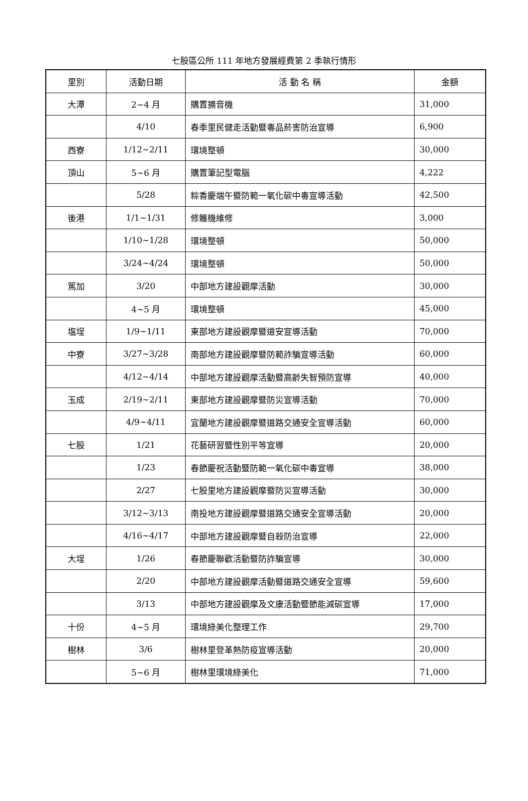七股區公所 111 年地方發展經費第 2 季執行情形
| 里別 | 活動日期 | 活 動 名 稱 | 金額 |
| --- | --- | --- | --- |
| 大潭 | 2~4 月 | 購置擴音機 | 31,000 |
| | 4/10 | 春季里民健走活動暨毒品菸害防治宣導 | 6,900 |
| 西寮 | 1/12~2/11 | 環境整頓 | 30,000 |
| 頂山 | 5~6 月 | 購置筆記型電腦 | 4,222 |
| | 5/28 | 粽香慶端午暨防範一氧化碳中毒宣導活動 | 42,500 |
| 後港 | 1/1~1/31 | 修籬機維修 | 3,000 |
| | 1/10~1/28 | 環境整頓 | 50,000 |
| | 3/24~4/24 | 環境整頓 | 50,000 |
| 篤加 | 3/20 | 中部地方建設觀摩活動 | 30,000 |
| | 4~5 月 | 環境整頓 | 45,000 |
| 塩埕 | 1/9~1/11 | 東部地方建設觀摩暨道安宣導活動 | 70,000 |
| 中寮 | 3/27~3/28 | 南部地方建設觀摩暨防範詐騙宣導活動 | 60,000 |
| | 4/12~4/14 | 中部地方建設觀摩活動暨高齡失智預防宣導 | 40,000 |
| 玉成 | 2/19~2/11 | 東部地方建設觀摩暨防災宣導活動 | 70,000 |
| | 4/9~4/11 | 宜蘭地方建設觀摩暨道路交通安全宣導活動 | 60,000 |
| 七股 | 1/21 | 花藝研習暨性別平等宣導 | 20,000 |
| | 1/23 | 春節慶祝活動暨防範一氧化碳中毒宣導 | 38,000 |
| | 2/27 | 七股里地方建設觀摩暨防災宣導活動 | 30,000 |
| | 3/12~3/13 | 南投地方建設觀摩暨道路交通安全宣導活動 | 20,000 |
| | 4/16~4/17 | 中部地方建設觀摩暨自殺防治宣導 | 22,000 |
| 大埕 | 1/26 | 春節慶聯歡活動暨防詐騙宣導 | 30,000 |
| | 2/20 | 中部地方建設觀摩活動暨道路交通安全宣導 | 59,600 |
| | 3/13 | 中部地方建設觀摩及文康活動暨節能減碳宣導 | 17,000 |
| 十份 | 4~5 月 | 環境綠美化整理工作 | 29,700 |
| 樹林 | 3/6 | 樹林里登革熱防疫宣導活動 | 20,000 |
| | 5~6 月 | 樹林里環境綠美化 | 71,000 |